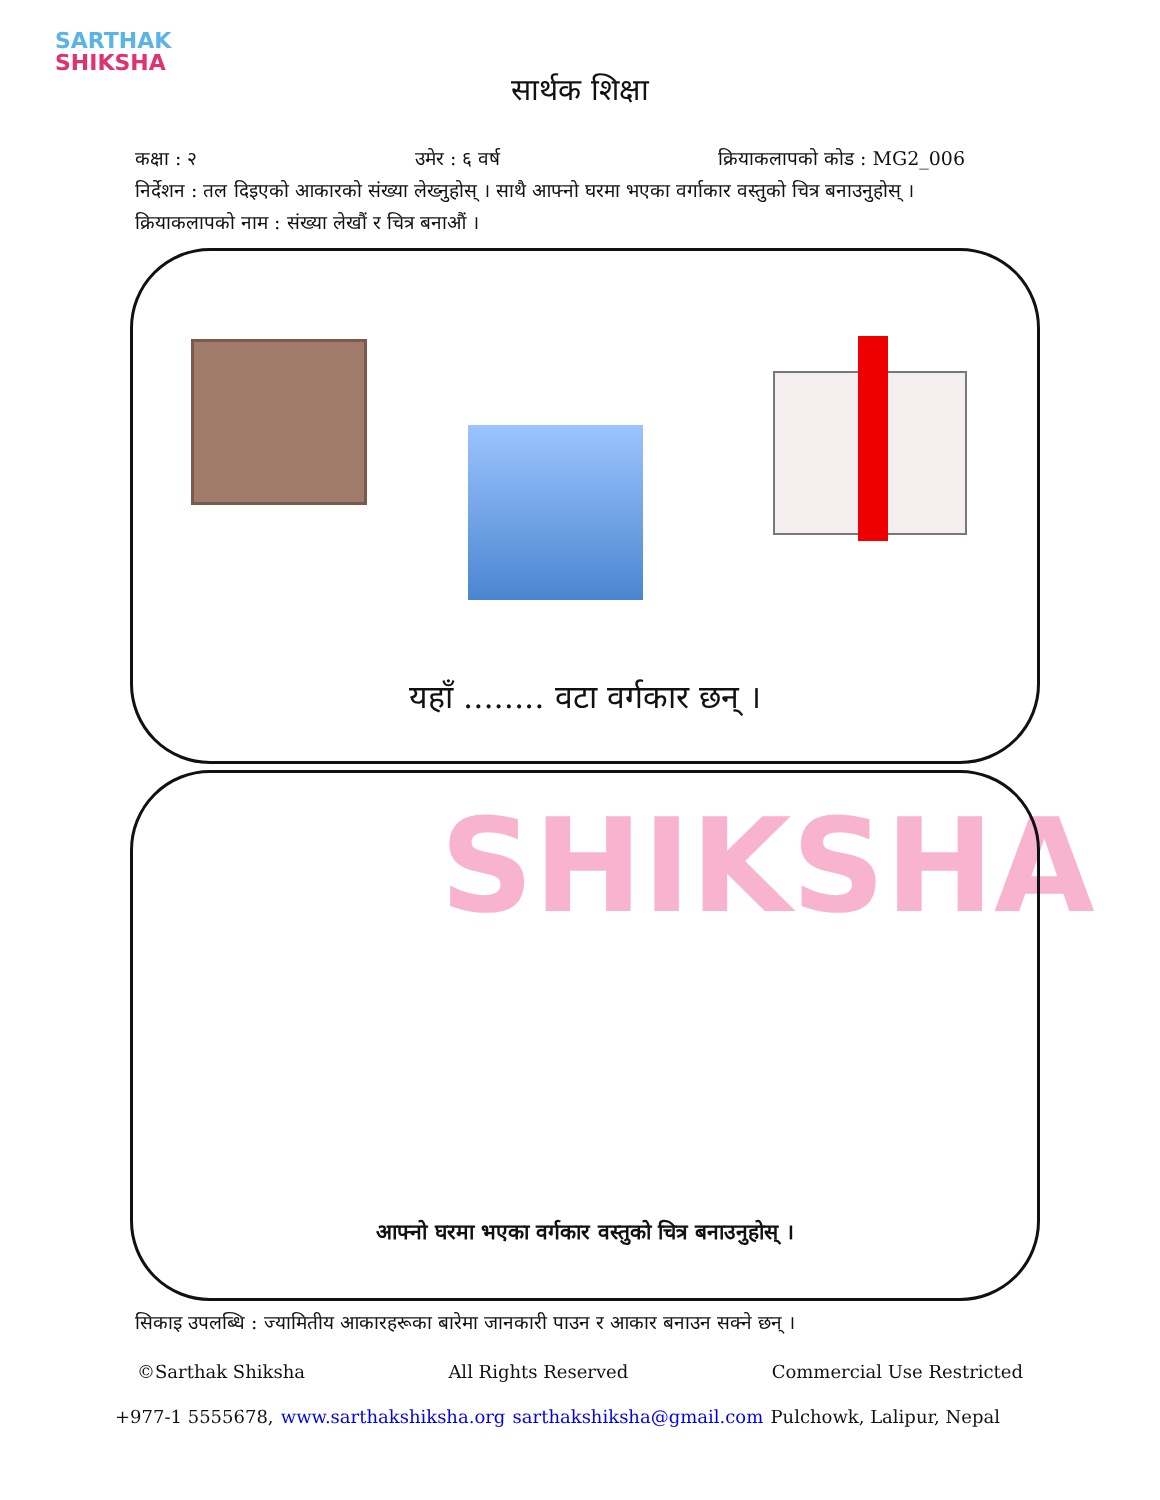SARTHAK
SHIKSHA
सार्थक शिक्षा
कक्षा : २ उमेर : ६ वर्ष क्रियाकलापको कोड : MG2_006
निर्देशन : तल दिइएको आकारको संख्या लेख्नुहोस् । साथै आफ्नो घरमा भएका वर्गाकार वस्तुको चित्र बनाउनुहोस् ।
क्रियाकलापको नाम : संख्या लेखौं र चित्र बनाऔं ।
यहाँ ........ वटा वर्गकार छन् ।
SHIKSHA
आफ्नो घरमा भएका वर्गकार वस्तुको चित्र बनाउनुहोस् ।
सिकाइ उपलब्धि : ज्यामितीय आकारहरूका बारेमा जानकारी पाउन र आकार बनाउन सक्ने छन् ।
©Sarthak Shiksha All Rights Reserved Commercial Use Restricted
+977-1 5555678, www.sarthakshiksha.org sarthakshiksha@gmail.com Pulchowk, Lalipur, Nepal